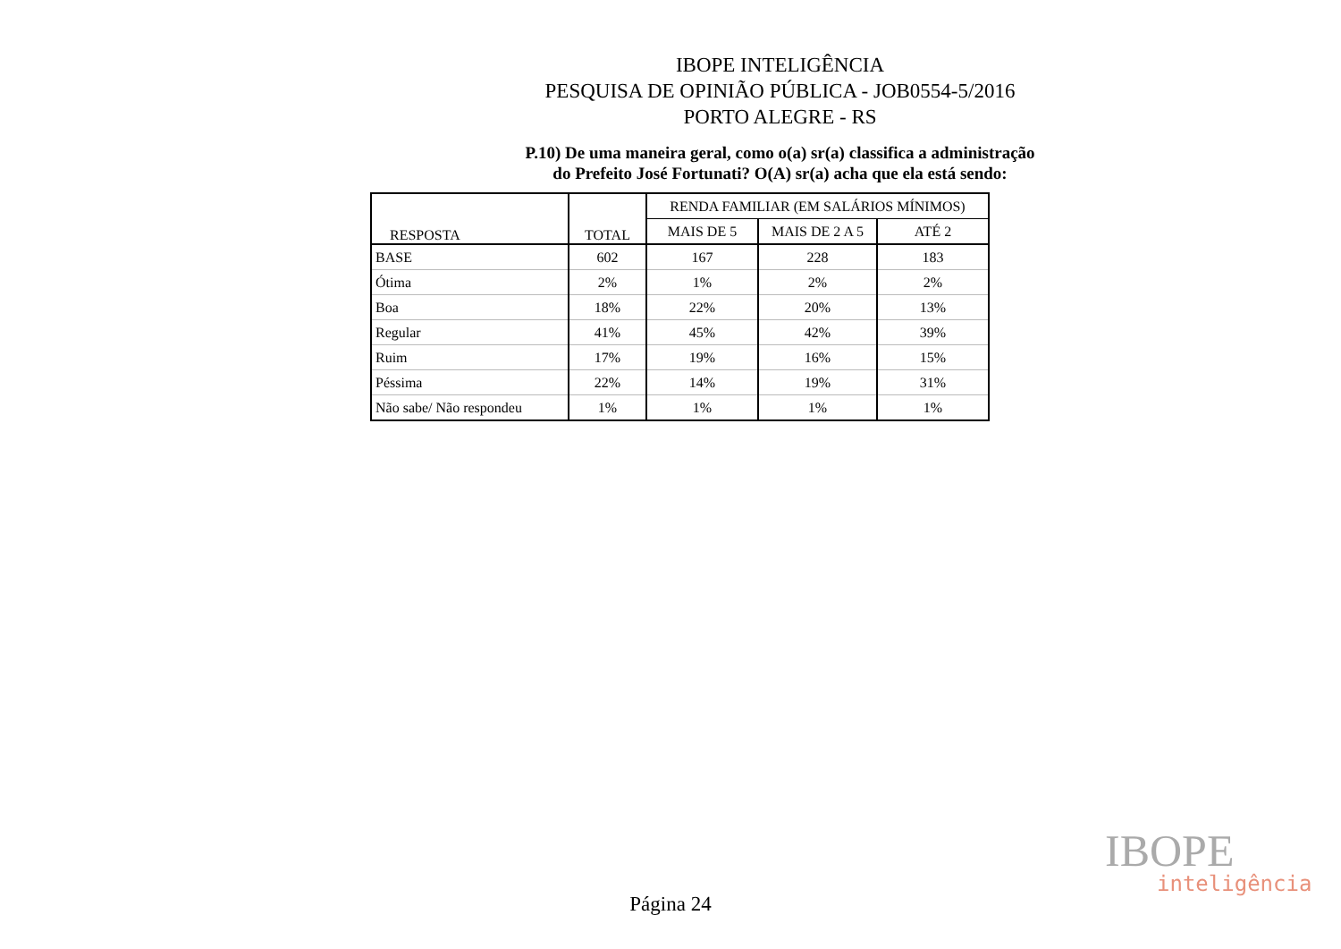IBOPE INTELIGÊNCIA
PESQUISA DE OPINIÃO PÚBLICA - JOB0554-5/2016
PORTO ALEGRE - RS
P.10) De uma maneira geral, como o(a) sr(a) classifica a administração
do Prefeito José Fortunati? O(A) sr(a) acha que ela está sendo:
| RESPOSTA | TOTAL | RENDA FAMILIAR (EM SALÁRIOS MÍNIMOS) | | |
| --- | --- | --- | --- | --- |
| | | MAIS DE 5 | MAIS DE 2 A 5 | ATÉ 2 |
| BASE | 602 | 167 | 228 | 183 |
| Ótima | 2% | 1% | 2% | 2% |
| Boa | 18% | 22% | 20% | 13% |
| Regular | 41% | 45% | 42% | 39% |
| Ruim | 17% | 19% | 16% | 15% |
| Péssima | 22% | 14% | 19% | 31% |
| Não sabe/ Não respondeu | 1% | 1% | 1% | 1% |
IBOPE
inteligência
Página 24